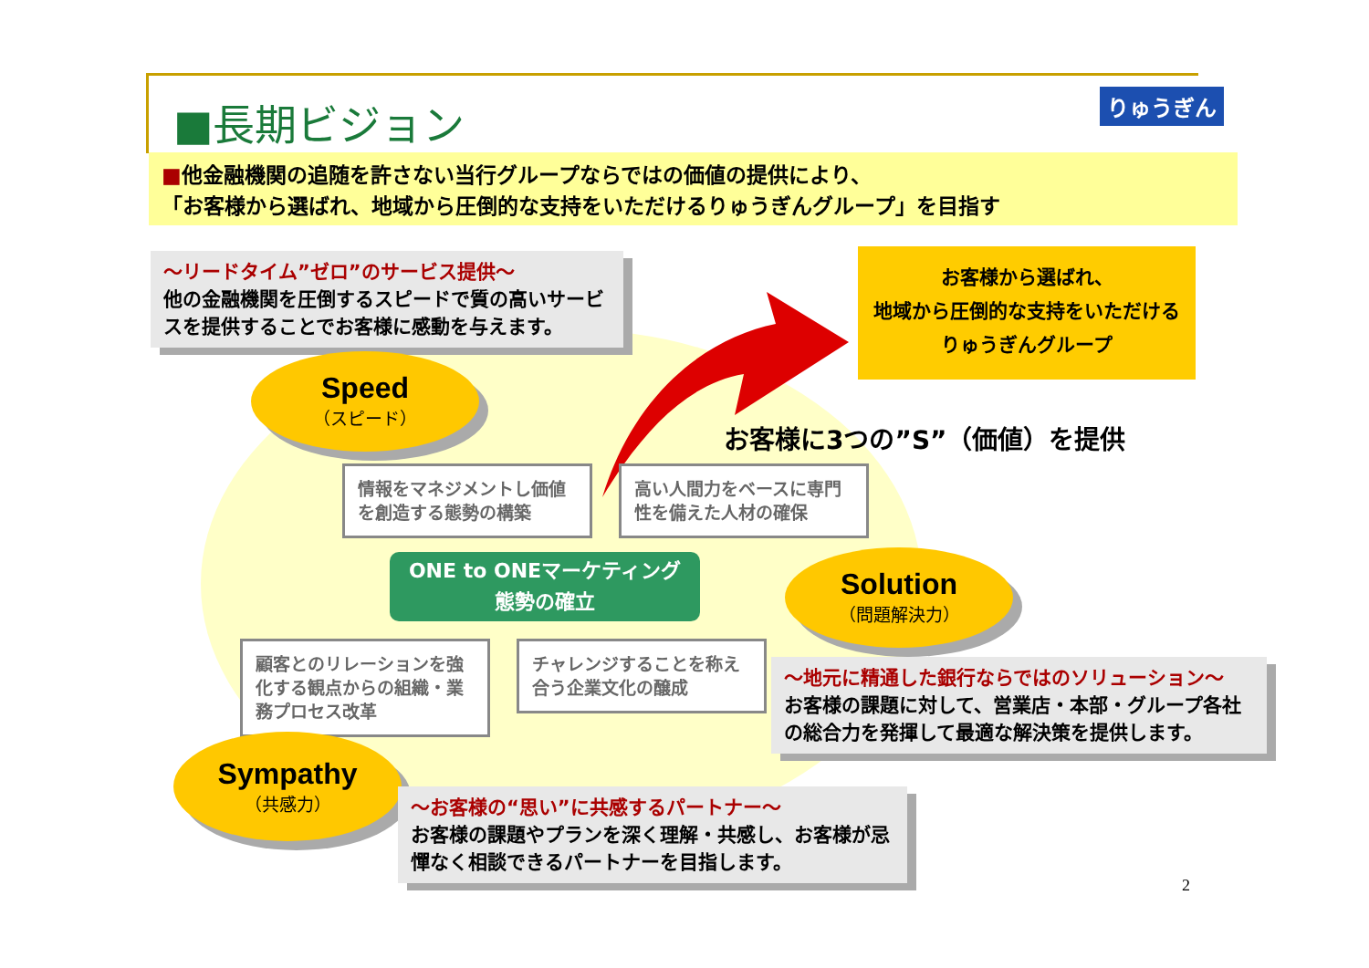■長期ビジョン りゅうぎん
■他金融機関の追随を許さない当行グループならではの価値の提供により、
「お客様から選ばれ、地域から圧倒的な支持をいただけるりゅうぎんグループ」を目指す
～リードタイム”ゼロ”のサービス提供～
他の金融機関を圧倒するスピードで質の高いサービスを提供することでお客様に感動を与えます。
お客様から選ばれ、
地域から圧倒的な支持をいただける
りゅうぎんグループ
Speed
（スピード）
お客様に3つの”S”（価値）を提供
情報をマネジメントし価値を創造する態勢の構築
高い人間力をベースに専門性を備えた人材の確保
ONE to ONEマーケティング
態勢の確立
Solution
（問題解決力）
顧客とのリレーションを強化する観点からの組織・業務プロセス改革
チャレンジすることを称え合う企業文化の醸成
～地元に精通した銀行ならではのソリューション～
お客様の課題に対して、営業店・本部・グループ各社の総合力を発揮して最適な解決策を提供します。
Sympathy
（共感力）
～お客様の“思い”に共感するパートナー～
お客様の課題やプランを深く理解・共感し、お客様が忌憚なく相談できるパートナーを目指します。
2